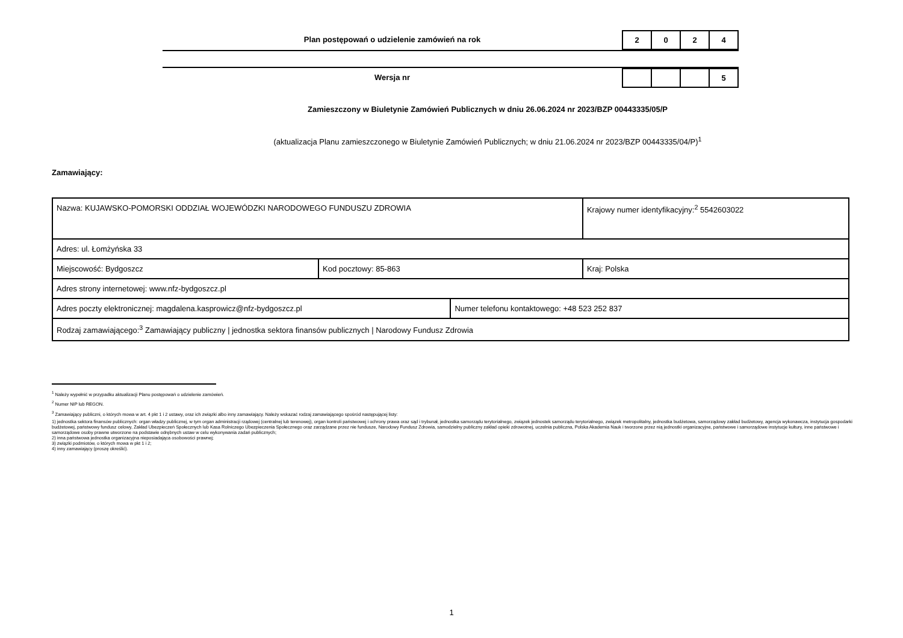Plan postępowań o udzielenie zamówień na rok
| 2 | 0 | 2 | 4 |
Wersja nr
| | | | 5 |
Zamieszczony w Biuletynie Zamówień Publicznych w dniu 26.06.2024 nr 2023/BZP 00443335/05/P
(aktualizacja Planu zamieszczonego w Biuletynie Zamówień Publicznych; w dniu 21.06.2024 nr 2023/BZP 00443335/04/P)<sup>1</sup>
Zamawiający:
| Nazwa: KUJAWSKO-POMORSKI ODDZIAŁ WOJEWÓDZKI NARODOWEGO FUNDUSZU ZDROWIA | | | Krajowy numer identyfikacyjny:<sup>2</sup> 5542603022 | |
| Adres: ul. Łomżyńska 33 | | | | |
| Miejscowość: Bydgoszcz | Kod pocztowy: 85-863 | | | Kraj: Polska |
| Adres strony internetowej: www.nfz-bydgoszcz.pl | | | | |
| Adres poczty elektronicznej: magdalena.kasprowicz@nfz-bydgoszcz.pl | | Numer telefonu kontaktowego: +48 523 252 837 | | |
| Rodzaj zamawiającego:<sup>3</sup> Zamawiający publiczny / jednostka sektora finansów publicznych / Narodowy Fundusz Zdrowia | | | | |
<sup>1</sup> Należy wypełnić w przypadku aktualizacji Planu postępowań o udzielenie zamówień.
<sup>2</sup> Numer NIP lub REGON.
<sup>3</sup> Zamawiający publiczni, o których mowa w art. 4 pkt 1 i 2 ustawy, oraz ich związki albo inny zamawiający. Należy wskazać rodzaj zamawiającego spośród następującej listy:
1) jednostka sektora finansów publicznych: organ władzy publicznej, w tym organ administracji rządowej (centralnej lub terenowej), organ kontroli państwowej i ochrony prawa oraz sąd i trybunał, jednostka samorządu terytorialnego, związek jednostek samorządu terytorialnego, związek metropolitalny, jednostka budżetowa, samorządowy zakład budżetowy, agencja wykonawcza, instytucja gospodarki budżetowej, państwowy fundusz celowy, Zakład Ubezpieczeń Społecznych lub Kasa Rolniczego Ubezpieczenia Społecznego oraz zarządzane przez nie fundusze, Narodowy Fundusz Zdrowia, samodzielny publiczny zakład opieki zdrowotnej, uczelnia publiczna, Polska Akademia Nauk i tworzone przez nią jednostki organizacyjne, państwowe i samorządowe instytucje kultury, inne państwowe i samorządowe osoby prawne utworzone na podstawie odrębnych ustaw w celu wykonywania zadań publicznych;
2) inna państwowa jednostka organizacyjna nieposiadająca osobowości prawnej;
3) związki podmiotów, o których mowa w pkt 1 i 2;
4) inny zamawiający (proszę określić).
1